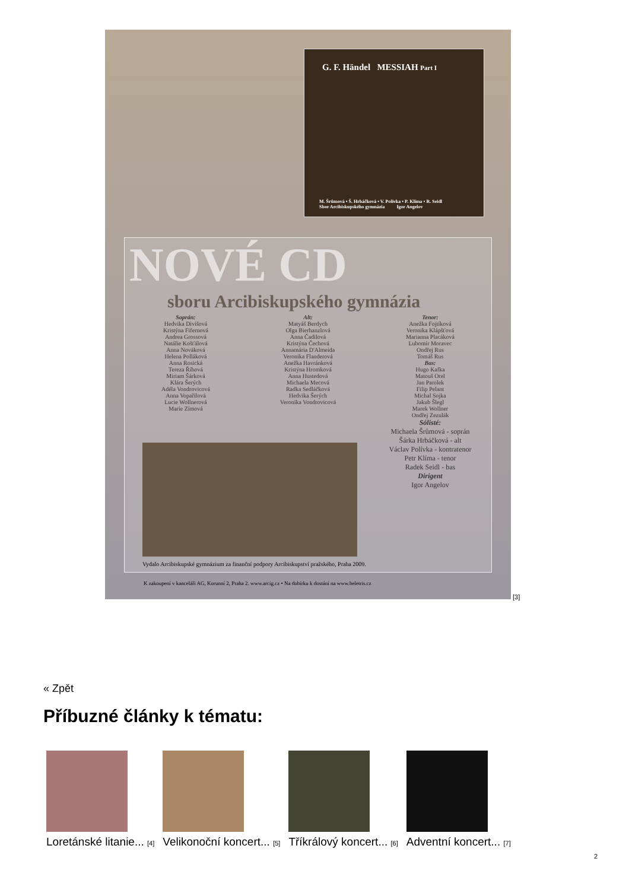G. F. Händel MESSIAH Part I
M. Šrůmová • Š. Hrbáčková • V. Polívka • P. Klíma • R. Seidl
Sbor Arcibiskupského gymnázia Igor Angelov
NOVÉ CD
sboru Arcibiskupského gymnázia
Soprán:
Hedvika Divišová
Kristýna Fifernová
Andrea Grossová
Natálie Košťálová
Anna Nováková
Helena Polláková
Anna Rosická
Tereza Říhová
Miriam Šárková
Klára Šerých
Adéla Vondrovicová
Anna Vopařilová
Lucie Wollnerová
Marie Zímová
Alt:
Matyáš Berdych
Olga Bierhanzlová
Anna Čadilová
Kristýna Čechová
Annamária D'Almeida
Veronika Flanderová
Anežka Havránková
Kristýna Hromková
Anna Hustedová
Michaela Mecová
Radka Sedláčková
Hedvika Šerých
Veronika Vondrovicová
Tenor:
Anežka Fojtíková
Veronika Klápšťová
Marianna Placáková
Lubomír Moravec
Ondřej Rus
Tomáš Rus
Bas:
Hugo Kafka
Matouš Orel
Jan Parolek
Filip Pelant
Michal Sojka
Jakub Šlegl
Marek Wollner
Ondřej Zezulák
Sólisté:
Michaela Šrůmová - soprán
Šárka Hrbáčková - alt
Václav Polívka - kontratenor
Petr Klíma - tenor
Radek Seidl - bas
Dirigent
Igor Angelov
Vydalo Arcibiskupské gymnázium za finanční podpory Arcibiskupství pražského, Praha 2009.
K zakoupení v kanceláři AG, Korunní 2, Praha 2. www.arcig.cz • Na dobírku k dostání na www.beletris.cz
[3]
« Zpět
Příbuzné články k tématu:
Loretánské litanie... [4]
Velikonoční koncert... [5]
Tříkrálový koncert... [6]
Adventní koncert... [7]
2